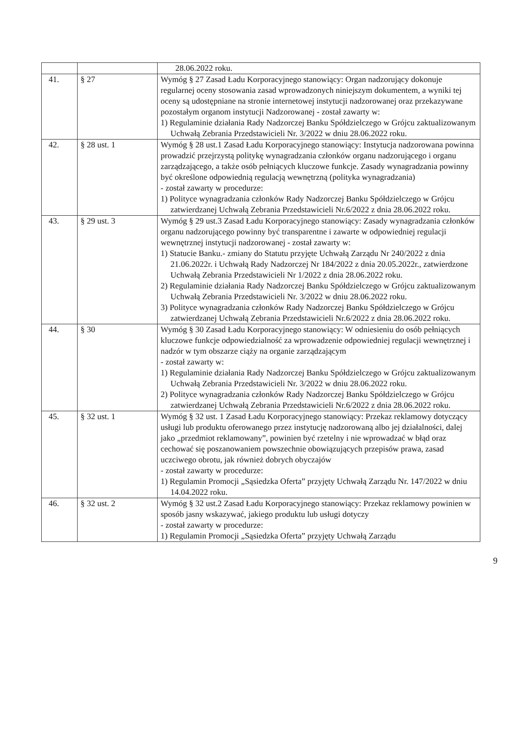| | | 28.06.2022 roku. |
| 41. | § 27 | Wymóg § 27 Zasad Ładu Korporacyjnego stanowiący: Organ nadzorujący dokonuje regularnej oceny stosowania zasad wprowadzonych niniejszym dokumentem, a wyniki tej oceny są udostępniane na stronie internetowej instytucji nadzorowanej oraz przekazywane pozostałym organom instytucji Nadzorowanej - został zawarty w: 1) Regulaminie działania Rady Nadzorczej Banku Spółdzielczego w Grójcu zaktualizowanym Uchwałą Zebrania Przedstawicieli Nr. 3/2022 w dniu 28.06.2022 roku. |
| 42. | § 28 ust. 1 | Wymóg § 28 ust.1 Zasad Ładu Korporacyjnego stanowiący: Instytucja nadzorowana powinna prowadzić przejrzystą politykę wynagradzania członków organu nadzorującego i organu zarządzającego, a także osób pełniących kluczowe funkcje. Zasady wynagradzania powinny być określone odpowiednią regulacją wewnętrzną (polityka wynagradzania) - został zawarty w procedurze: 1) Polityce wynagradzania członków Rady Nadzorczej Banku Spółdzielczego w Grójcu zatwierdzanej Uchwałą Zebrania Przedstawicieli Nr.6/2022 z dnia 28.06.2022 roku. |
| 43. | § 29 ust. 3 | Wymóg § 29 ust.3 Zasad Ładu Korporacyjnego stanowiący: Zasady wynagradzania członków organu nadzorującego powinny być transparentne i zawarte w odpowiedniej regulacji wewnętrznej instytucji nadzorowanej - został zawarty w: 1) Statucie Banku.- zmiany do Statutu przyjęte Uchwałą Zarządu Nr 240/2022 z dnia 21.06.2022r. i Uchwałą Rady Nadzorczej Nr 184/2022 z dnia 20.05.2022r., zatwierdzone Uchwałą Zebrania Przedstawicieli Nr 1/2022 z dnia 28.06.2022 roku. 2) Regulaminie działania Rady Nadzorczej Banku Spółdzielczego w Grójcu zaktualizowanym Uchwałą Zebrania Przedstawicieli Nr. 3/2022 w dniu 28.06.2022 roku. 3) Polityce wynagradzania członków Rady Nadzorczej Banku Spółdzielczego w Grójcu zatwierdzanej Uchwałą Zebrania Przedstawicieli Nr.6/2022 z dnia 28.06.2022 roku. |
| 44. | § 30 | Wymóg § 30 Zasad Ładu Korporacyjnego stanowiący: W odniesieniu do osób pełniących kluczowe funkcje odpowiedzialność za wprowadzenie odpowiedniej regulacji wewnętrznej i nadzór w tym obszarze ciąży na organie zarządzającym - został zawarty w: 1) Regulaminie działania Rady Nadzorczej Banku Spółdzielczego w Grójcu zaktualizowanym Uchwałą Zebrania Przedstawicieli Nr. 3/2022 w dniu 28.06.2022 roku. 2) Polityce wynagradzania członków Rady Nadzorczej Banku Spółdzielczego w Grójcu zatwierdzanej Uchwałą Zebrania Przedstawicieli Nr.6/2022 z dnia 28.06.2022 roku. |
| 45. | § 32 ust. 1 | Wymóg § 32 ust. 1 Zasad Ładu Korporacyjnego stanowiący: Przekaz reklamowy dotyczący usługi lub produktu oferowanego przez instytucję nadzorowaną albo jej działalności, dalej jako „przedmiot reklamowany”, powinien być rzetelny i nie wprowadzać w błąd oraz cechować się poszanowaniem powszechnie obowiązujących przepisów prawa, zasad uczciwego obrotu, jak również dobrych obyczajów - został zawarty w procedurze: 1) Regulamin Promocji „Sąsiedzka Oferta” przyjęty Uchwałą Zarządu Nr. 147/2022 w dniu 14.04.2022 roku. |
| 46. | § 32 ust. 2 | Wymóg § 32 ust.2 Zasad Ładu Korporacyjnego stanowiący: Przekaz reklamowy powinien w sposób jasny wskazywać, jakiego produktu lub usługi dotyczy - został zawarty w procedurze: 1) Regulamin Promocji „Sąsiedzka Oferta” przyjęty Uchwałą Zarządu |
9